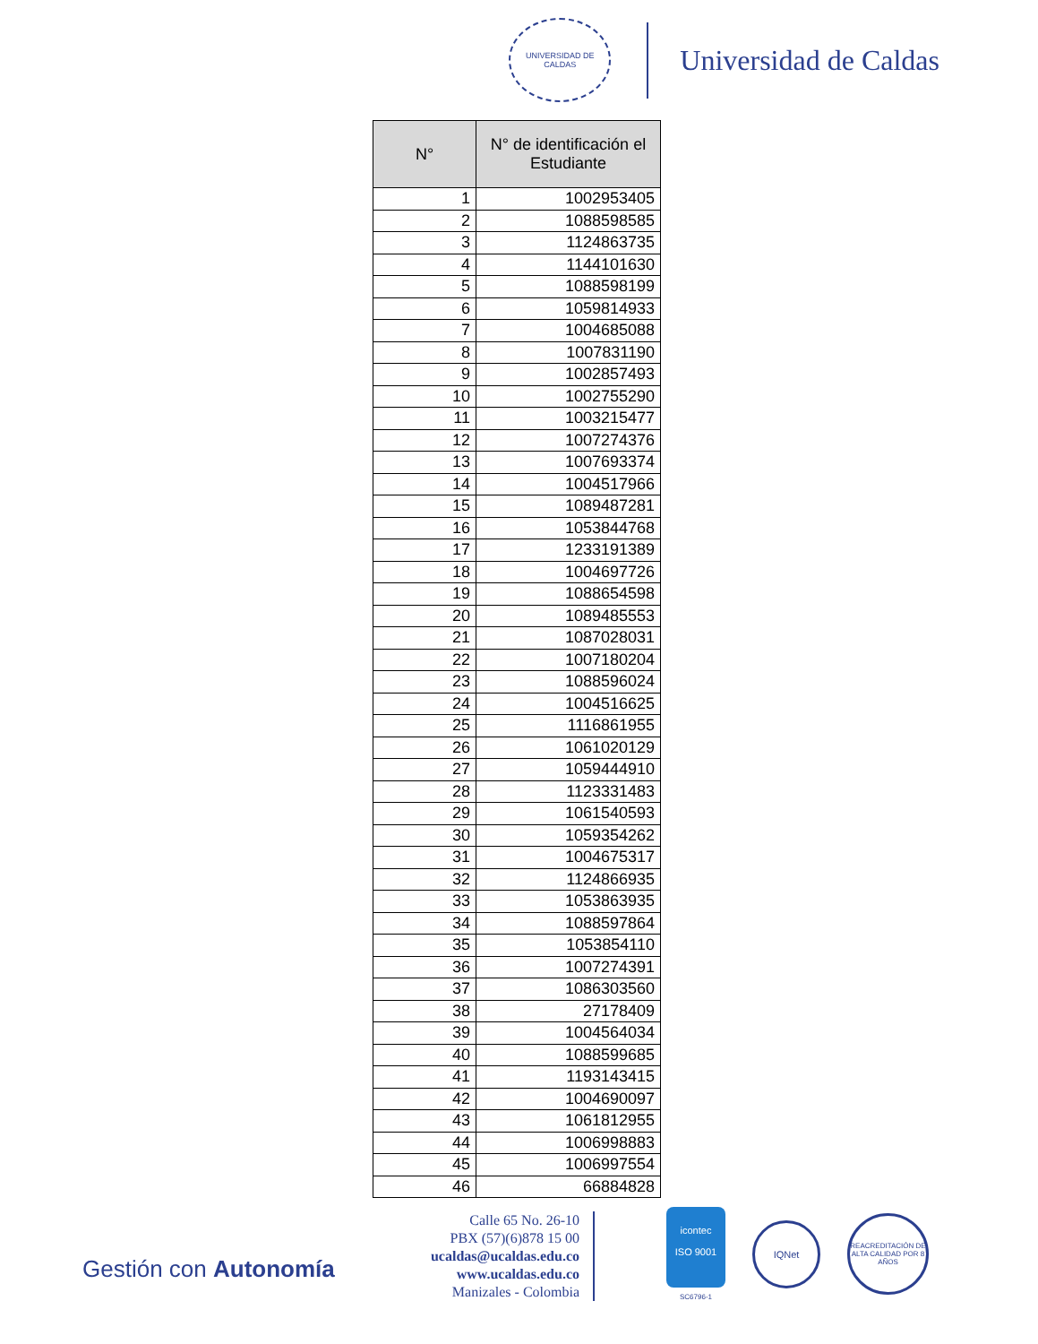UNIVERSIDAD DE CALDAS
Universidad de Caldas
| N° | N° de identificación el Estudiante |
| --- | --- |
| 1 | 1002953405 |
| 2 | 1088598585 |
| 3 | 1124863735 |
| 4 | 1144101630 |
| 5 | 1088598199 |
| 6 | 1059814933 |
| 7 | 1004685088 |
| 8 | 1007831190 |
| 9 | 1002857493 |
| 10 | 1002755290 |
| 11 | 1003215477 |
| 12 | 1007274376 |
| 13 | 1007693374 |
| 14 | 1004517966 |
| 15 | 1089487281 |
| 16 | 1053844768 |
| 17 | 1233191389 |
| 18 | 1004697726 |
| 19 | 1088654598 |
| 20 | 1089485553 |
| 21 | 1087028031 |
| 22 | 1007180204 |
| 23 | 1088596024 |
| 24 | 1004516625 |
| 25 | 1116861955 |
| 26 | 1061020129 |
| 27 | 1059444910 |
| 28 | 1123331483 |
| 29 | 1061540593 |
| 30 | 1059354262 |
| 31 | 1004675317 |
| 32 | 1124866935 |
| 33 | 1053863935 |
| 34 | 1088597864 |
| 35 | 1053854110 |
| 36 | 1007274391 |
| 37 | 1086303560 |
| 38 | 27178409 |
| 39 | 1004564034 |
| 40 | 1088599685 |
| 41 | 1193143415 |
| 42 | 1004690097 |
| 43 | 1061812955 |
| 44 | 1006998883 |
| 45 | 1006997554 |
| 46 | 66884828 |
Gestión con Autonomía
Calle 65 No. 26-10
PBX (57)(6)878 15 00
ucaldas@ucaldas.edu.co
www.ucaldas.edu.co
Manizales - Colombia
icontec
ISO 9001
SC6796-1
IQNet
REACREDITACIÓN DE ALTA CALIDAD POR 8 AÑOS